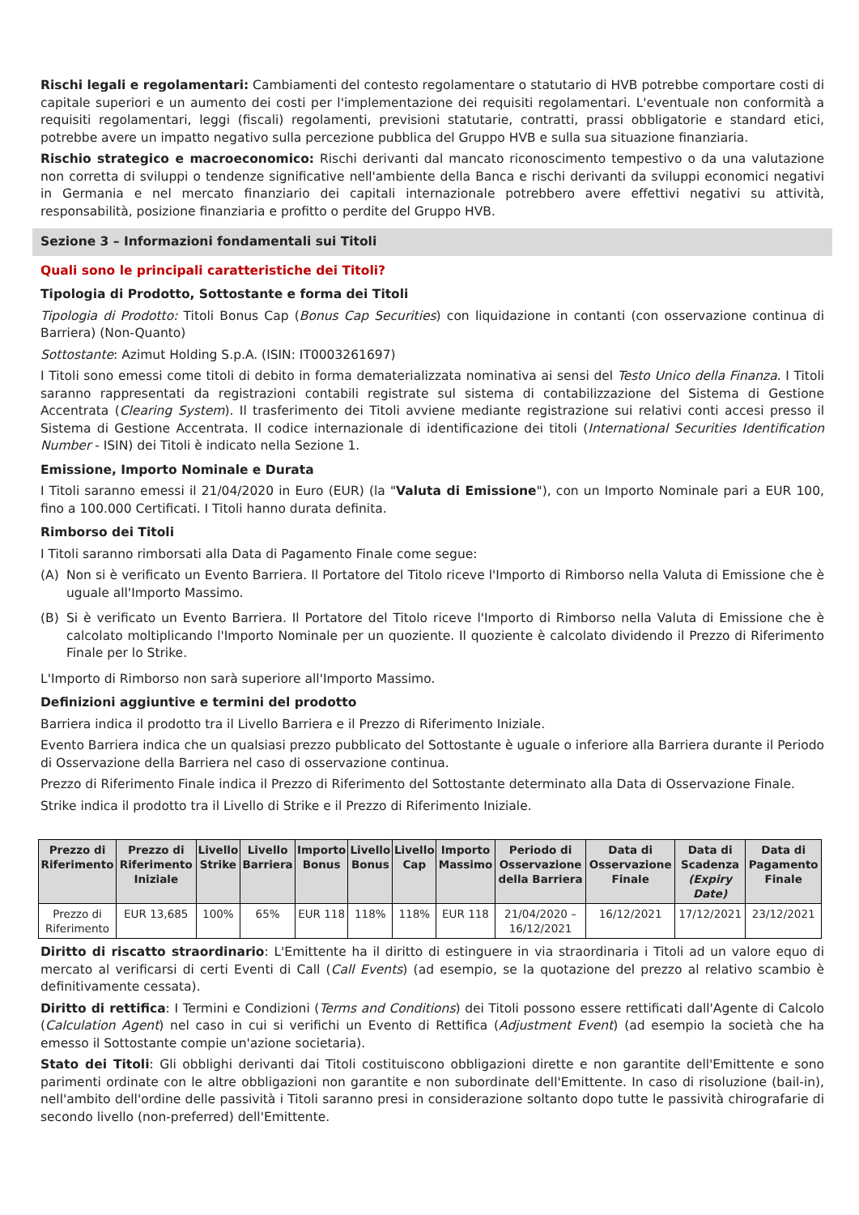Rischi legali e regolamentari: Cambiamenti del contesto regolamentare o statutario di HVB potrebbe comportare costi di capitale superiori e un aumento dei costi per l'implementazione dei requisiti regolamentari. L'eventuale non conformità a requisiti regolamentari, leggi (fiscali) regolamenti, previsioni statutarie, contratti, prassi obbligatorie e standard etici, potrebbe avere un impatto negativo sulla percezione pubblica del Gruppo HVB e sulla sua situazione finanziaria.
Rischio strategico e macroeconomico: Rischi derivanti dal mancato riconoscimento tempestivo o da una valutazione non corretta di sviluppi o tendenze significative nell'ambiente della Banca e rischi derivanti da sviluppi economici negativi in Germania e nel mercato finanziario dei capitali internazionale potrebbero avere effettivi negativi su attività, responsabilità, posizione finanziaria e profitto o perdite del Gruppo HVB.
Sezione 3 – Informazioni fondamentali sui Titoli
Quali sono le principali caratteristiche dei Titoli?
Tipologia di Prodotto, Sottostante e forma dei Titoli
Tipologia di Prodotto: Titoli Bonus Cap (Bonus Cap Securities) con liquidazione in contanti (con osservazione continua di Barriera) (Non-Quanto)
Sottostante: Azimut Holding S.p.A. (ISIN: IT0003261697)
I Titoli sono emessi come titoli di debito in forma dematerializzata nominativa ai sensi del Testo Unico della Finanza. I Titoli saranno rappresentati da registrazioni contabili registrate sul sistema di contabilizzazione del Sistema di Gestione Accentrata (Clearing System). Il trasferimento dei Titoli avviene mediante registrazione sui relativi conti accesi presso il Sistema di Gestione Accentrata. Il codice internazionale di identificazione dei titoli (International Securities Identification Number - ISIN) dei Titoli è indicato nella Sezione 1.
Emissione, Importo Nominale e Durata
I Titoli saranno emessi il 21/04/2020 in Euro (EUR) (la "Valuta di Emissione"), con un Importo Nominale pari a EUR 100, fino a 100.000 Certificati. I Titoli hanno durata definita.
Rimborso dei Titoli
I Titoli saranno rimborsati alla Data di Pagamento Finale come segue:
(A) Non si è verificato un Evento Barriera. Il Portatore del Titolo riceve l'Importo di Rimborso nella Valuta di Emissione che è uguale all'Importo Massimo.
(B) Si è verificato un Evento Barriera. Il Portatore del Titolo riceve l'Importo di Rimborso nella Valuta di Emissione che è calcolato moltiplicando l'Importo Nominale per un quoziente. Il quoziente è calcolato dividendo il Prezzo di Riferimento Finale per lo Strike.
L'Importo di Rimborso non sarà superiore all'Importo Massimo.
Definizioni aggiuntive e termini del prodotto
Barriera indica il prodotto tra il Livello Barriera e il Prezzo di Riferimento Iniziale.
Evento Barriera indica che un qualsiasi prezzo pubblicato del Sottostante è uguale o inferiore alla Barriera durante il Periodo di Osservazione della Barriera nel caso di osservazione continua.
Prezzo di Riferimento Finale indica il Prezzo di Riferimento del Sottostante determinato alla Data di Osservazione Finale.
Strike indica il prodotto tra il Livello di Strike e il Prezzo di Riferimento Iniziale.
| Prezzo di Riferimento | Prezzo di Riferimento Iniziale | Livello Strike | Livello Barriera | Importo Bonus | Livello Bonus | Livello Cap | Importo Massimo | Periodo di Osservazione della Barriera | Data di Osservazione Finale | Data di Scadenza (Expiry Date) | Data di Pagamento Finale |
| --- | --- | --- | --- | --- | --- | --- | --- | --- | --- | --- | --- |
| Prezzo di Riferimento | EUR 13,685 | 100% | 65% | EUR 118 | 118% | 118% | EUR 118 | 21/04/2020 – 16/12/2021 | 16/12/2021 | 17/12/2021 | 23/12/2021 |
Diritto di riscatto straordinario: L'Emittente ha il diritto di estinguere in via straordinaria i Titoli ad un valore equo di mercato al verificarsi di certi Eventi di Call (Call Events) (ad esempio, se la quotazione del prezzo al relativo scambio è definitivamente cessata).
Diritto di rettifica: I Termini e Condizioni (Terms and Conditions) dei Titoli possono essere rettificati dall'Agente di Calcolo (Calculation Agent) nel caso in cui si verifichi un Evento di Rettifica (Adjustment Event) (ad esempio la società che ha emesso il Sottostante compie un'azione societaria).
Stato dei Titoli: Gli obblighi derivanti dai Titoli costituiscono obbligazioni dirette e non garantite dell'Emittente e sono parimenti ordinate con le altre obbligazioni non garantite e non subordinate dell'Emittente. In caso di risoluzione (bail-in), nell'ambito dell'ordine delle passività i Titoli saranno presi in considerazione soltanto dopo tutte le passività chirografarie di secondo livello (non-preferred) dell'Emittente.